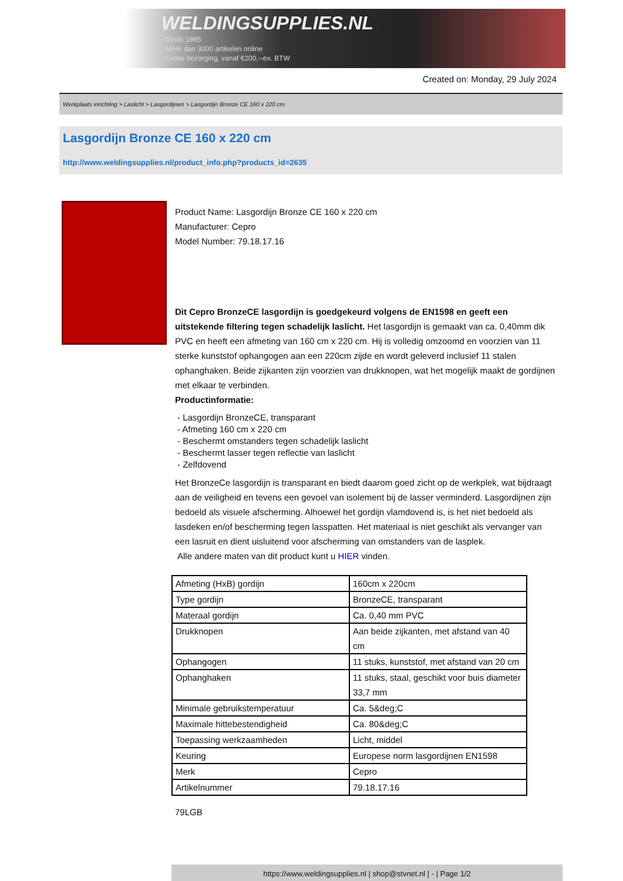WELDINGSUPPLIES.NL
- Sinds 1985
- Méér dan 3000 artikelen online
- Gratis bezorging, vanaf €200,--ex. BTW
Created on: Monday, 29 July 2024
Werkplaats inrichting > Laslicht > Lasgordijnen > Lasgordijn Bronze CE 160 x 220 cm
Lasgordijn Bronze CE 160 x 220 cm
http://www.weldingsupplies.nl/product_info.php?products_id=2635
Product Name: Lasgordijn Bronze CE 160 x 220 cm
Manufacturer: Cepro
Model Number: 79.18.17.16
Dit Cepro BronzeCE lasgordijn is goedgekeurd volgens de EN1598 en geeft een uitstekende filtering tegen schadelijk laslicht. Het lasgordijn is gemaakt van ca. 0,40mm dik PVC en heeft een afmeting van 160 cm x 220 cm. Hij is volledig omzoomd en voorzien van 11 sterke kunststof ophangogen aan een 220cm zijde en wordt geleverd inclusief 11 stalen ophanghaken. Beide zijkanten zijn voorzien van drukknopen, wat het mogelijk maakt de gordijnen met elkaar te verbinden.
Productinformatie:
- Lasgordijn BronzeCE, transparant
- Afmeting 160 cm x 220 cm
- Beschermt omstanders tegen schadelijk laslicht
- Beschermt lasser tegen reflectie van laslicht
- Zelfdovend
Het BronzeCe lasgordijn is transparant en biedt daarom goed zicht op de werkplek, wat bijdraagt aan de veiligheid en tevens een gevoel van isolement bij de lasser verminderd. Lasgordijnen zijn bedoeld als visuele afscherming. Alhoewel het gordijn vlamdovend is, is het niet bedoeld als lasdeken en/of bescherming tegen lasspatten. Het materiaal is niet geschikt als vervanger van een lasruit en dient uisluitend voor afscherming van omstanders van de lasplek.
Alle andere maten van dit product kunt u HIER vinden.
| Afmeting (HxB) gordijn | 160cm x 220cm |
| Type gordijn | BronzeCE, transparant |
| Materaal gordijn | Ca. 0,40 mm PVC |
| Drukknopen | Aan beide zijkanten, met afstand van 40 cm |
| Ophangogen | 11 stuks, kunststof, met afstand van 20 cm |
| Ophanghaken | 11 stuks, staal, geschikt voor buis diameter 33,7 mm |
| Minimale gebruikstemperatuur | Ca. 5&deg;C |
| Maximale hittebestendigheid | Ca. 80&deg;C |
| Toepassing werkzaamheden | Licht, middel |
| Keuring | Europese norm lasgordijnen EN1598 |
| Merk | Cepro |
| Artikelnummer | 79.18.17.16 |
79LGB
https://www.weldingsupplies.nl | shop@stvnet.nl | - | Page 1/2